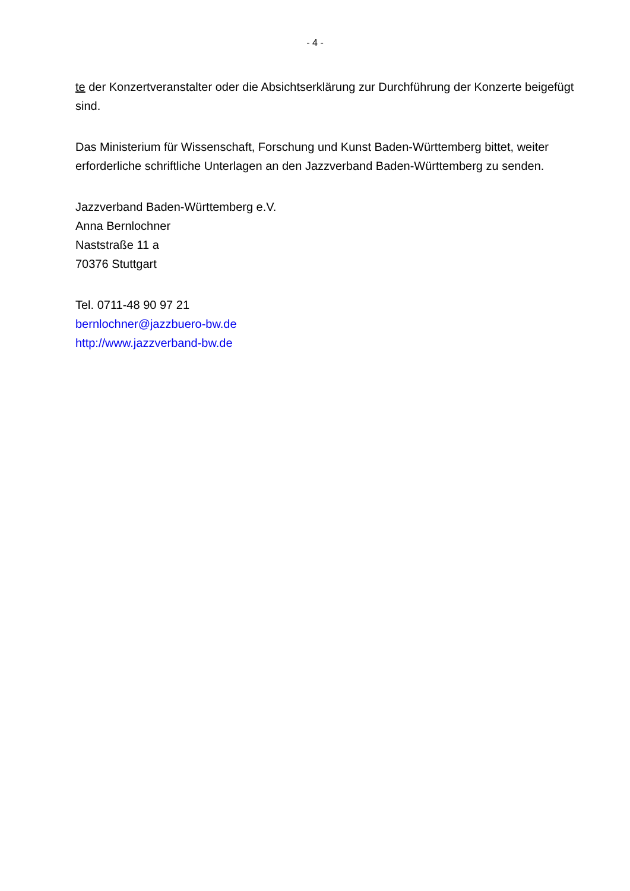- 4 -
te der Konzertveranstalter oder die Absichtserklärung zur Durchführung der Konzerte beigefügt sind.
Das Ministerium für Wissenschaft, Forschung und Kunst Baden-Württemberg bittet, weiter erforderliche schriftliche Unterlagen an den Jazzverband Baden-Württemberg zu senden.
Jazzverband Baden-Württemberg e.V.
Anna Bernlochner
Naststraße 11 a
70376 Stuttgart
Tel. 0711-48 90 97 21
bernlochner@jazzbuero-bw.de
http://www.jazzverband-bw.de